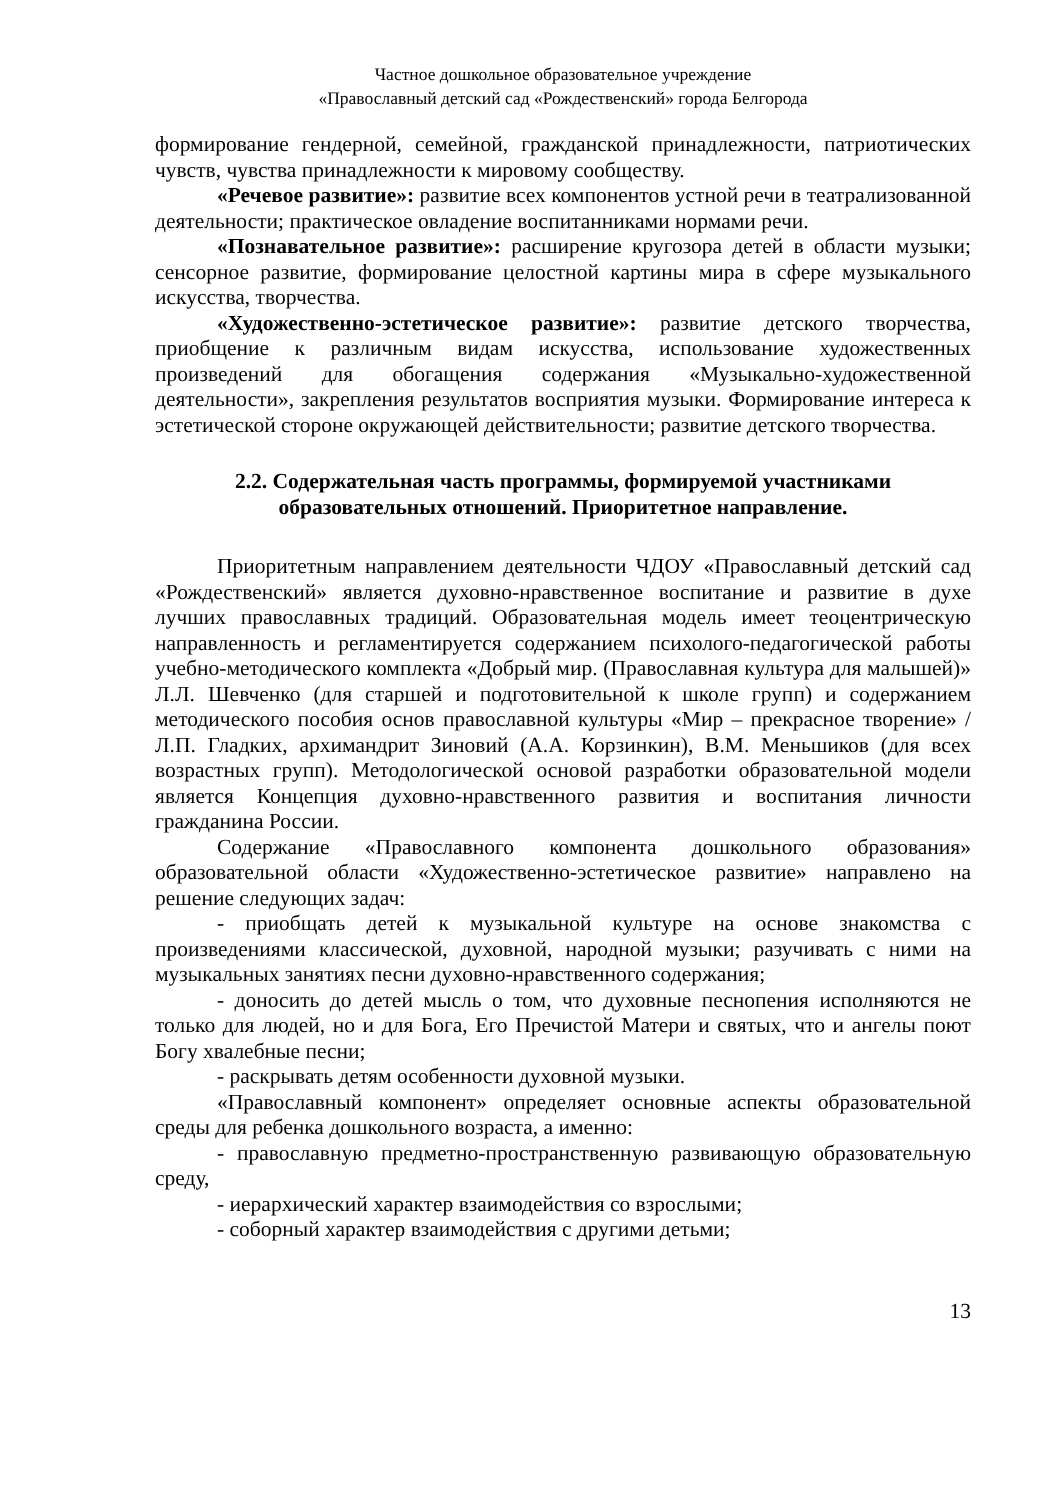Частное дошкольное образовательное учреждение
«Православный детский сад «Рождественский» города Белгорода
формирование гендерной, семейной, гражданской принадлежности, патриотических чувств, чувства принадлежности к мировому сообществу.
«Речевое развитие»: развитие всех компонентов устной речи в театрализованной деятельности; практическое овладение воспитанниками нормами речи.
«Познавательное развитие»: расширение кругозора детей в области музыки; сенсорное развитие, формирование целостной картины мира в сфере музыкального искусства, творчества.
«Художественно-эстетическое развитие»: развитие детского творчества, приобщение к различным видам искусства, использование художественных произведений для обогащения содержания «Музыкально-художественной деятельности», закрепления результатов восприятия музыки. Формирование интереса к эстетической стороне окружающей действительности; развитие детского творчества.
2.2. Содержательная часть программы, формируемой участниками образовательных отношений. Приоритетное направление.
Приоритетным направлением деятельности ЧДОУ «Православный детский сад «Рождественский» является духовно-нравственное воспитание и развитие в духе лучших православных традиций. Образовательная модель имеет теоцентрическую направленность и регламентируется содержанием психолого-педагогической работы учебно-методического комплекта «Добрый мир. (Православная культура для малышей)» Л.Л. Шевченко (для старшей и подготовительной к школе групп) и содержанием методического пособия основ православной культуры «Мир – прекрасное творение» / Л.П. Гладких, архимандрит Зиновий (А.А. Корзинкин), В.М. Меньшиков (для всех возрастных групп). Методологической основой разработки образовательной модели является Концепция духовно-нравственного развития и воспитания личности гражданина России.
Содержание «Православного компонента дошкольного образования» образовательной области «Художественно-эстетическое развитие» направлено на решение следующих задач:
- приобщать детей к музыкальной культуре на основе знакомства с произведениями классической, духовной, народной музыки; разучивать с ними на музыкальных занятиях песни духовно-нравственного содержания;
- доносить до детей мысль о том, что духовные песнопения исполняются не только для людей, но и для Бога, Его Пречистой Матери и святых, что и ангелы поют Богу хвалебные песни;
- раскрывать детям особенности духовной музыки.
«Православный компонент» определяет основные аспекты образовательной среды для ребенка дошкольного возраста, а именно:
- православную предметно-пространственную развивающую образовательную среду,
- иерархический характер взаимодействия со взрослыми;
- соборный характер взаимодействия с другими детьми;
13